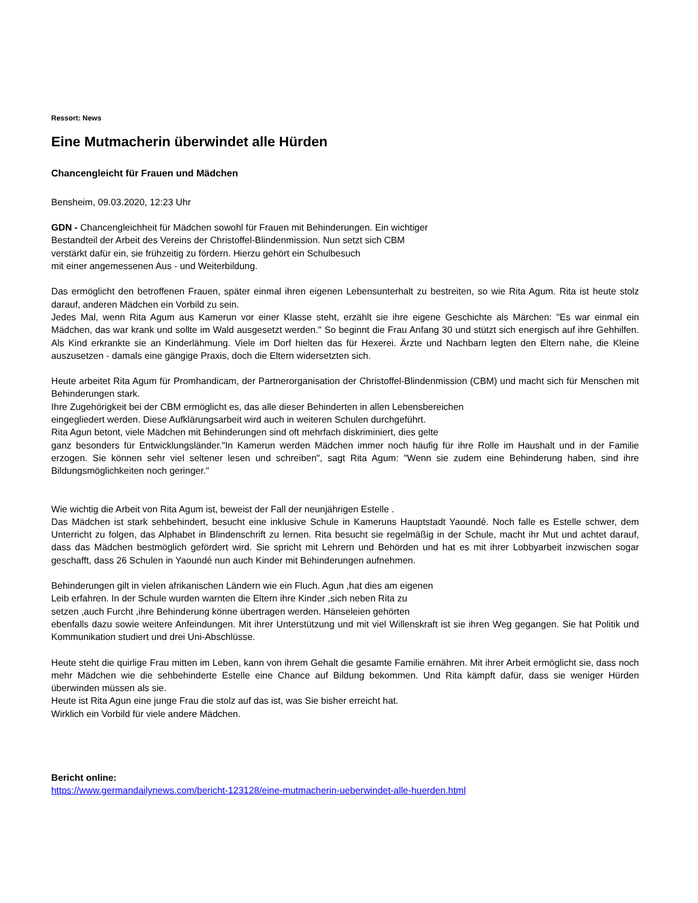Ressort: News
Eine Mutmacherin überwindet alle Hürden
Chancengleicht für Frauen und Mädchen
Bensheim, 09.03.2020, 12:23 Uhr
GDN - Chancengleichheit für Mädchen sowohl für Frauen mit Behinderungen. Ein wichtiger
Bestandteil der Arbeit des Vereins der Christoffel-Blindenmission. Nun setzt sich CBM
verstärkt dafür ein, sie frühzeitig zu fördern. Hierzu gehört ein Schulbesuch
mit einer angemessenen Aus - und Weiterbildung.
Das ermöglicht den betroffenen Frauen, später einmal ihren eigenen Lebensunterhalt zu bestreiten, so wie Rita Agum. Rita ist heute stolz darauf, anderen Mädchen ein Vorbild zu sein.
Jedes Mal, wenn Rita Agum aus Kamerun vor einer Klasse steht, erzählt sie ihre eigene Geschichte als Märchen: "Es war einmal ein Mädchen, das war krank und sollte im Wald ausgesetzt werden." So beginnt die Frau Anfang 30 und stützt sich energisch auf ihre Gehhilfen. Als Kind erkrankte sie an Kinderlähmung. Viele im Dorf hielten das für Hexerei. Ärzte und Nachbarn legten den Eltern nahe, die Kleine auszusetzen - damals eine gängige Praxis, doch die Eltern widersetzten sich.
Heute arbeitet Rita Agum für Promhandicam, der Partnerorganisation der Christoffel-Blindenmission (CBM) und macht sich für Menschen mit Behinderungen stark.
Ihre Zugehörigkeit bei der CBM ermöglicht es, das alle dieser Behinderten in allen Lebensbereichen
eingegliedert werden. Diese Aufklärungsarbeit wird auch in weiteren Schulen durchgeführt.
Rita Agun betont, viele Mädchen mit Behinderungen sind oft mehrfach diskriminiert, dies gelte
ganz besonders für Entwicklungsländer."In Kamerun werden Mädchen immer noch häufig für ihre Rolle im Haushalt und in der Familie erzogen. Sie können sehr viel seltener lesen und schreiben", sagt Rita Agum: "Wenn sie zudem eine Behinderung haben, sind ihre Bildungsmöglichkeiten noch geringer."
Wie wichtig die Arbeit von Rita Agum ist, beweist der Fall der neunjährigen Estelle .
Das Mädchen ist stark sehbehindert, besucht eine inklusive Schule in Kameruns Hauptstadt Yaoundé. Noch falle es Estelle schwer, dem Unterricht zu folgen, das Alphabet in Blindenschrift zu lernen. Rita besucht sie regelmäßig in der Schule, macht ihr Mut und achtet darauf, dass das Mädchen bestmöglich gefördert wird. Sie spricht mit Lehrern und Behörden und hat es mit ihrer Lobbyarbeit inzwischen sogar geschafft, dass 26 Schulen in Yaoundé nun auch Kinder mit Behinderungen aufnehmen.
Behinderungen gilt in vielen afrikanischen Ländern wie ein Fluch. Agun ,hat dies am eigenen
Leib erfahren. In der Schule wurden warnten die Eltern ihre Kinder ,sich neben Rita zu
setzen ,auch Furcht ,ihre Behinderung könne übertragen werden. Hänseleien gehörten
ebenfalls dazu sowie weitere Anfeindungen. Mit ihrer Unterstützung und mit viel Willenskraft ist sie ihren Weg gegangen. Sie hat Politik und Kommunikation studiert und drei Uni-Abschlüsse.
Heute steht die quirlige Frau mitten im Leben, kann von ihrem Gehalt die gesamte Familie ernähren. Mit ihrer Arbeit ermöglicht sie, dass noch mehr Mädchen wie die sehbehinderte Estelle eine Chance auf Bildung bekommen. Und Rita kämpft dafür, dass sie weniger Hürden überwinden müssen als sie.
Heute ist Rita Agun eine junge Frau die stolz auf das ist, was Sie bisher erreicht hat.
Wirklich ein Vorbild für viele andere Mädchen.
Bericht online:
https://www.germandailynews.com/bericht-123128/eine-mutmacherin-ueberwindet-alle-huerden.html